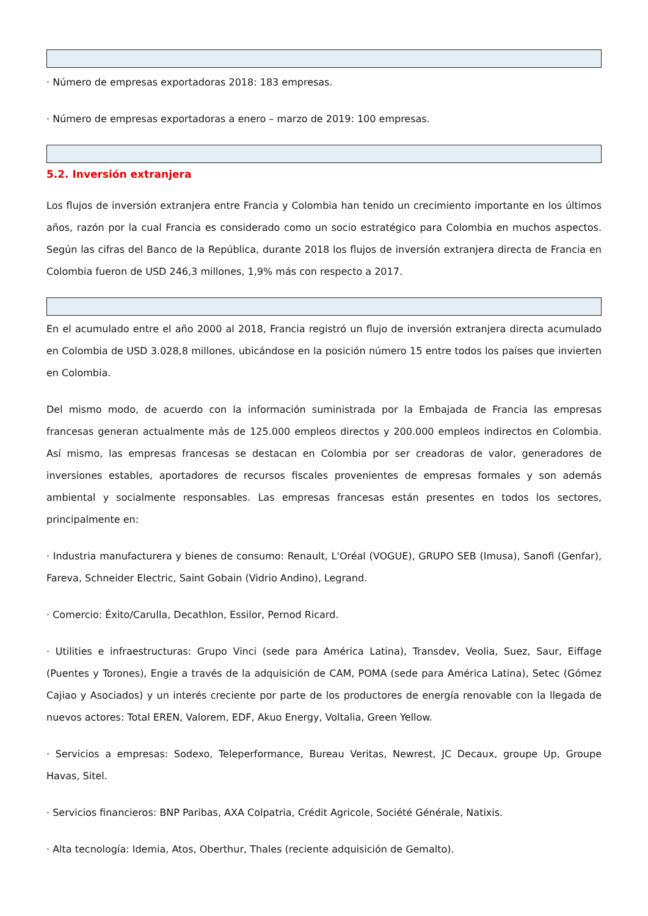· Número de empresas exportadoras 2018: 183 empresas.
· Número de empresas exportadoras a enero – marzo de 2019: 100 empresas.
5.2. Inversión extranjera
Los flujos de inversión extranjera entre Francia y Colombia han tenido un crecimiento importante en los últimos años, razón por la cual Francia es considerado como un socio estratégico para Colombia en muchos aspectos. Según las cifras del Banco de la República, durante 2018 los flujos de inversión extranjera directa de Francia en Colombia fueron de USD 246,3 millones, 1,9% más con respecto a 2017.
En el acumulado entre el año 2000 al 2018, Francia registró un flujo de inversión extranjera directa acumulado en Colombia de USD 3.028,8 millones, ubicándose en la posición número 15 entre todos los países que invierten en Colombia.
Del mismo modo, de acuerdo con la información suministrada por la Embajada de Francia las empresas francesas generan actualmente más de 125.000 empleos directos y 200.000 empleos indirectos en Colombia. Así mismo, las empresas francesas se destacan en Colombia por ser creadoras de valor, generadores de inversiones estables, aportadores de recursos fiscales provenientes de empresas formales y son además ambiental y socialmente responsables. Las empresas francesas están presentes en todos los sectores, principalmente en:
· Industria manufacturera y bienes de consumo: Renault, L'Oréal (VOGUE), GRUPO SEB (Imusa), Sanofi (Genfar), Fareva, Schneider Electric, Saint Gobain (Vidrio Andino), Legrand.
· Comercio: Éxito/Carulla, Decathlon, Essilor, Pernod Ricard.
· Utilities e infraestructuras: Grupo Vinci (sede para América Latina), Transdev, Veolia, Suez, Saur, Eiffage (Puentes y Torones), Engie a través de la adquisición de CAM, POMA (sede para América Latina), Setec (Gómez Cajiao y Asociados) y un interés creciente por parte de los productores de energía renovable con la llegada de nuevos actores: Total EREN, Valorem, EDF, Akuo Energy, Voltalia, Green Yellow.
· Servicios a empresas: Sodexo, Teleperformance, Bureau Veritas, Newrest, JC Decaux, groupe Up, Groupe Havas, Sitel.
· Servicios financieros: BNP Paribas, AXA Colpatria, Crédit Agricole, Société Générale, Natixis.
· Alta tecnología: Idemia, Atos, Oberthur, Thales (reciente adquisición de Gemalto).